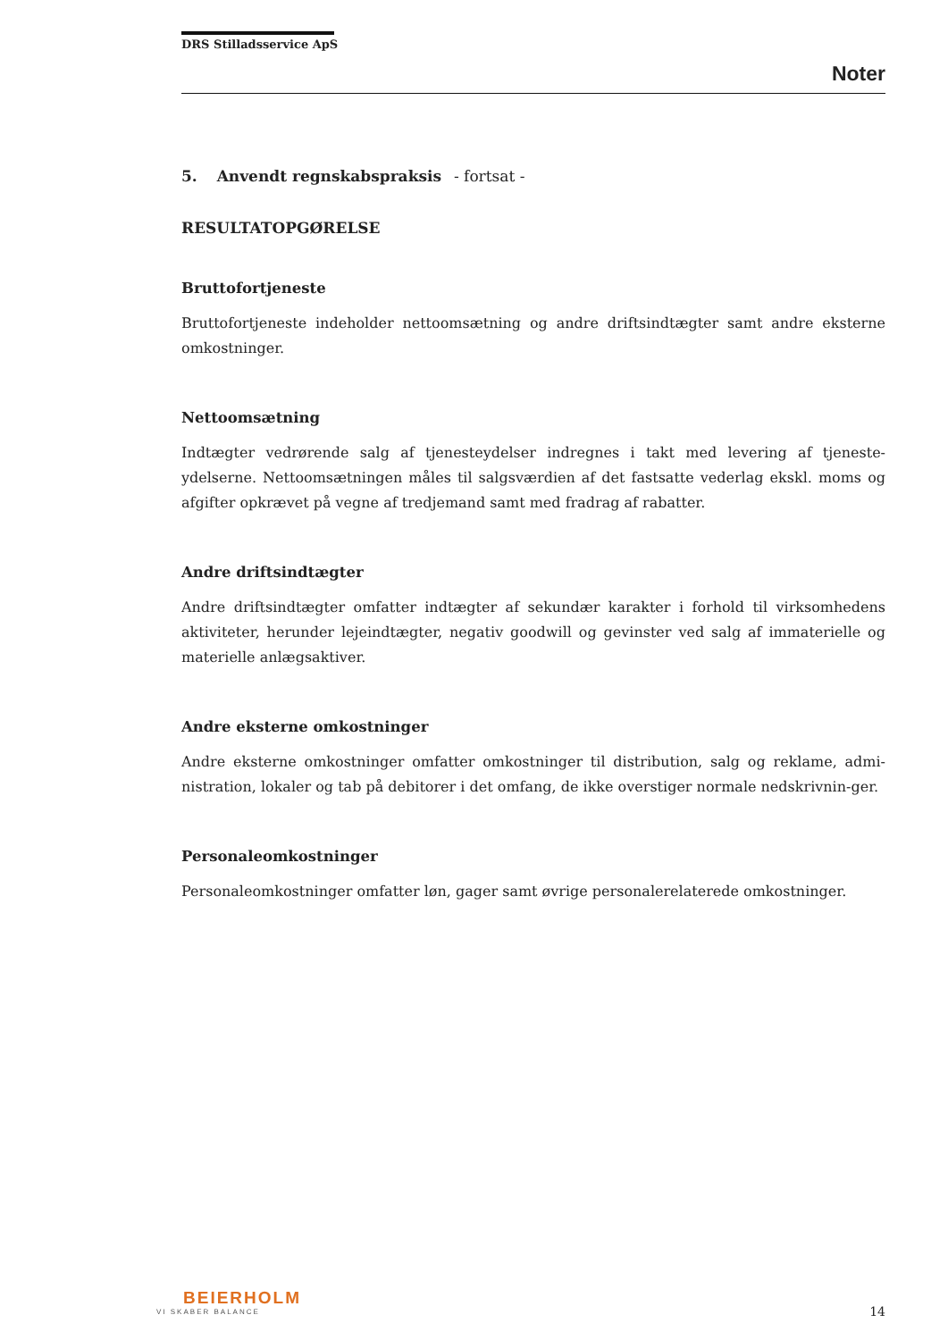DRS Stilladsservice ApS
Noter
5. Anvendt regnskabspraksis - fortsat -
RESULTATOPGØRELSE
Bruttofortjeneste
Bruttofortjeneste indeholder nettoomsætning og andre driftsindtægter samt andre eksterne omkostninger.
Nettoomsætning
Indtægter vedrørende salg af tjenesteydelser indregnes i takt med levering af tjeneste-ydelserne. Nettoomsætningen måles til salgsværdien af det fastsatte vederlag ekskl. moms og afgifter opkrævet på vegne af tredjemand samt med fradrag af rabatter.
Andre driftsindtægter
Andre driftsindtægter omfatter indtægter af sekundær karakter i forhold til virksomhedens aktiviteter, herunder lejeindtægter, negativ goodwill og gevinster ved salg af immaterielle og materielle anlægsaktiver.
Andre eksterne omkostninger
Andre eksterne omkostninger omfatter omkostninger til distribution, salg og reklame, admi-nistration, lokaler og tab på debitorer i det omfang, de ikke overstiger normale nedskrivnin-ger.
Personaleomkostninger
Personaleomkostninger omfatter løn, gager samt øvrige personalerelaterede omkostninger.
BEIERHOLM
VI SKABER BALANCE
14